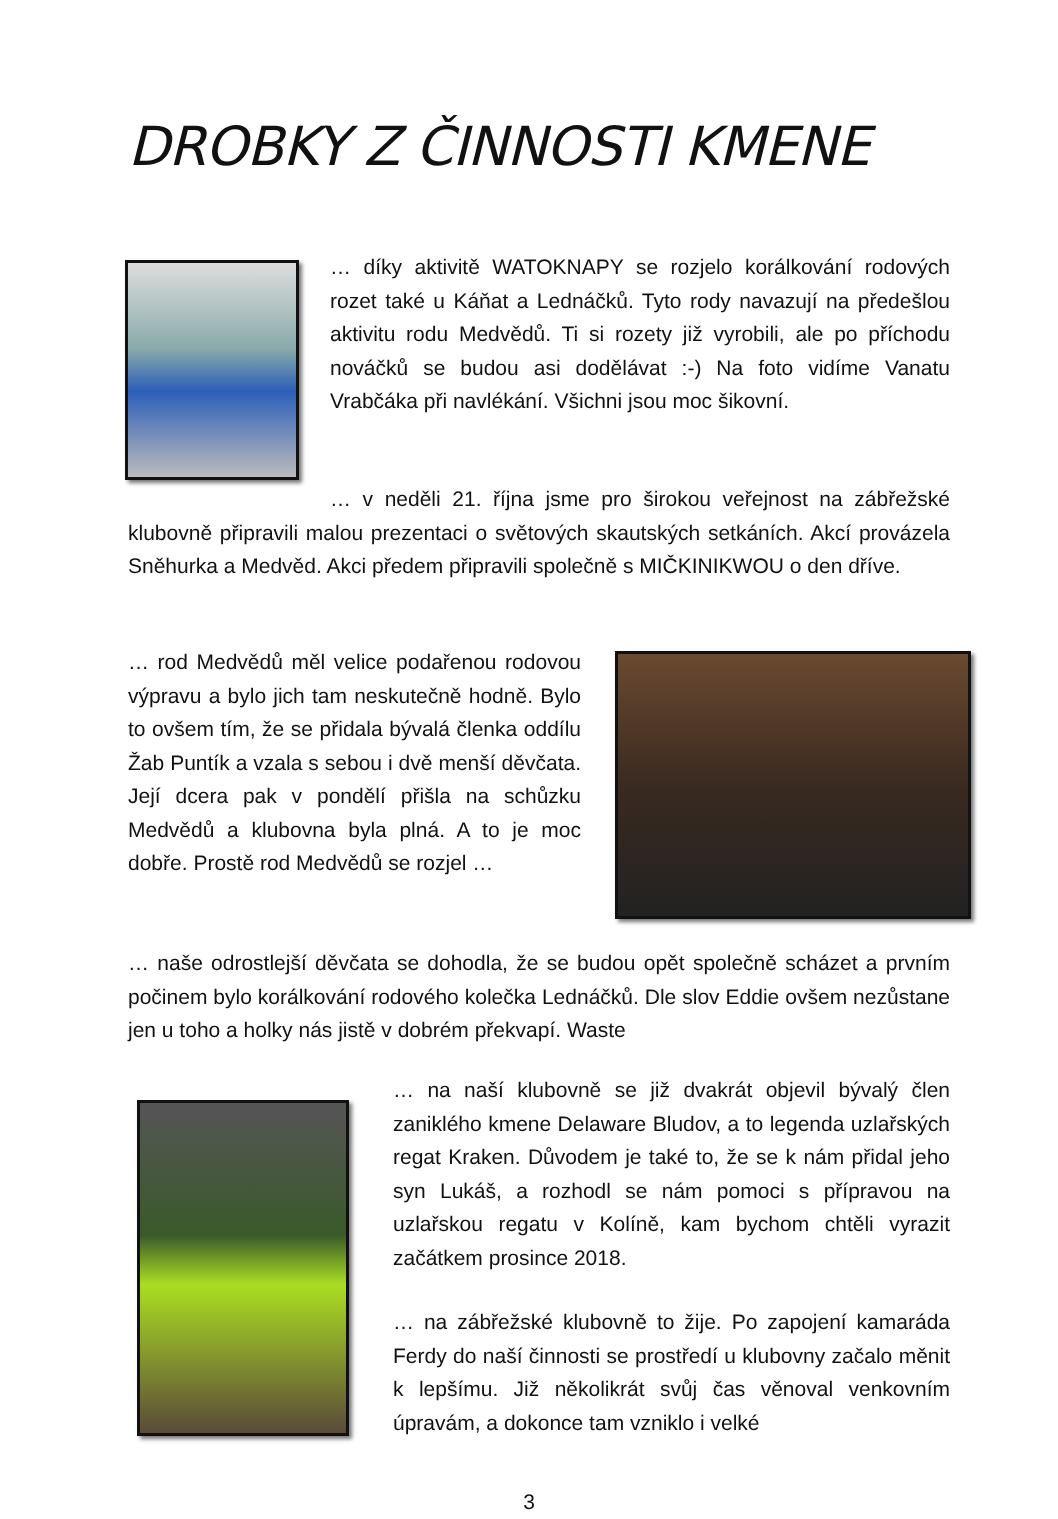DROBKY Z ČINNOSTI KMENE
… díky aktivitě WATOKNAPY se rozjelo korálkování rodových rozet také u Káňat a Lednáčků. Tyto rody navazují na předešlou aktivitu rodu Medvědů. Ti si rozety již vyrobili, ale po příchodu nováčků se budou asi dodělávat :-) Na foto vidíme Vanatu Vrabčáka při navlékání. Všichni jsou moc šikovní.
… v neděli 21. října jsme pro širokou veřejnost na zábřežské klubovně připravili malou prezentaci o světových skautských setkáních. Akcí provázela Sněhurka a Medvěd. Akci předem připravili společně s MIČKINIKWOU o den dříve.
… rod Medvědů měl velice podařenou rodovou výpravu a bylo jich tam neskutečně hodně. Bylo to ovšem tím, že se přidala bývalá členka oddílu Žab Puntík a vzala s sebou i dvě menší děvčata. Její dcera pak v pondělí přišla na schůzku Medvědů a klubovna byla plná. A to je moc dobře. Prostě rod Medvědů se rozjel …
… naše odrostlejší děvčata se dohodla, že se budou opět společně scházet a prvním počinem bylo korálkování rodového kolečka Lednáčků. Dle slov Eddie ovšem nezůstane jen u toho a holky nás jistě v dobrém překvapí. Waste
… na naší klubovně se již dvakrát objevil bývalý člen zaniklého kmene Delaware Bludov, a to legenda uzlařských regat Kraken. Důvodem je také to, že se k nám přidal jeho syn Lukáš, a rozhodl se nám pomoci s přípravou na uzlařskou regatu v Kolíně, kam bychom chtěli vyrazit začátkem prosince 2018.
… na zábřežské klubovně to žije. Po zapojení kamaráda Ferdy do naší činnosti se prostředí u klubovny začalo měnit k lepšímu. Již několikrát svůj čas věnoval venkovním úpravám, a dokonce tam vzniklo i velké
3